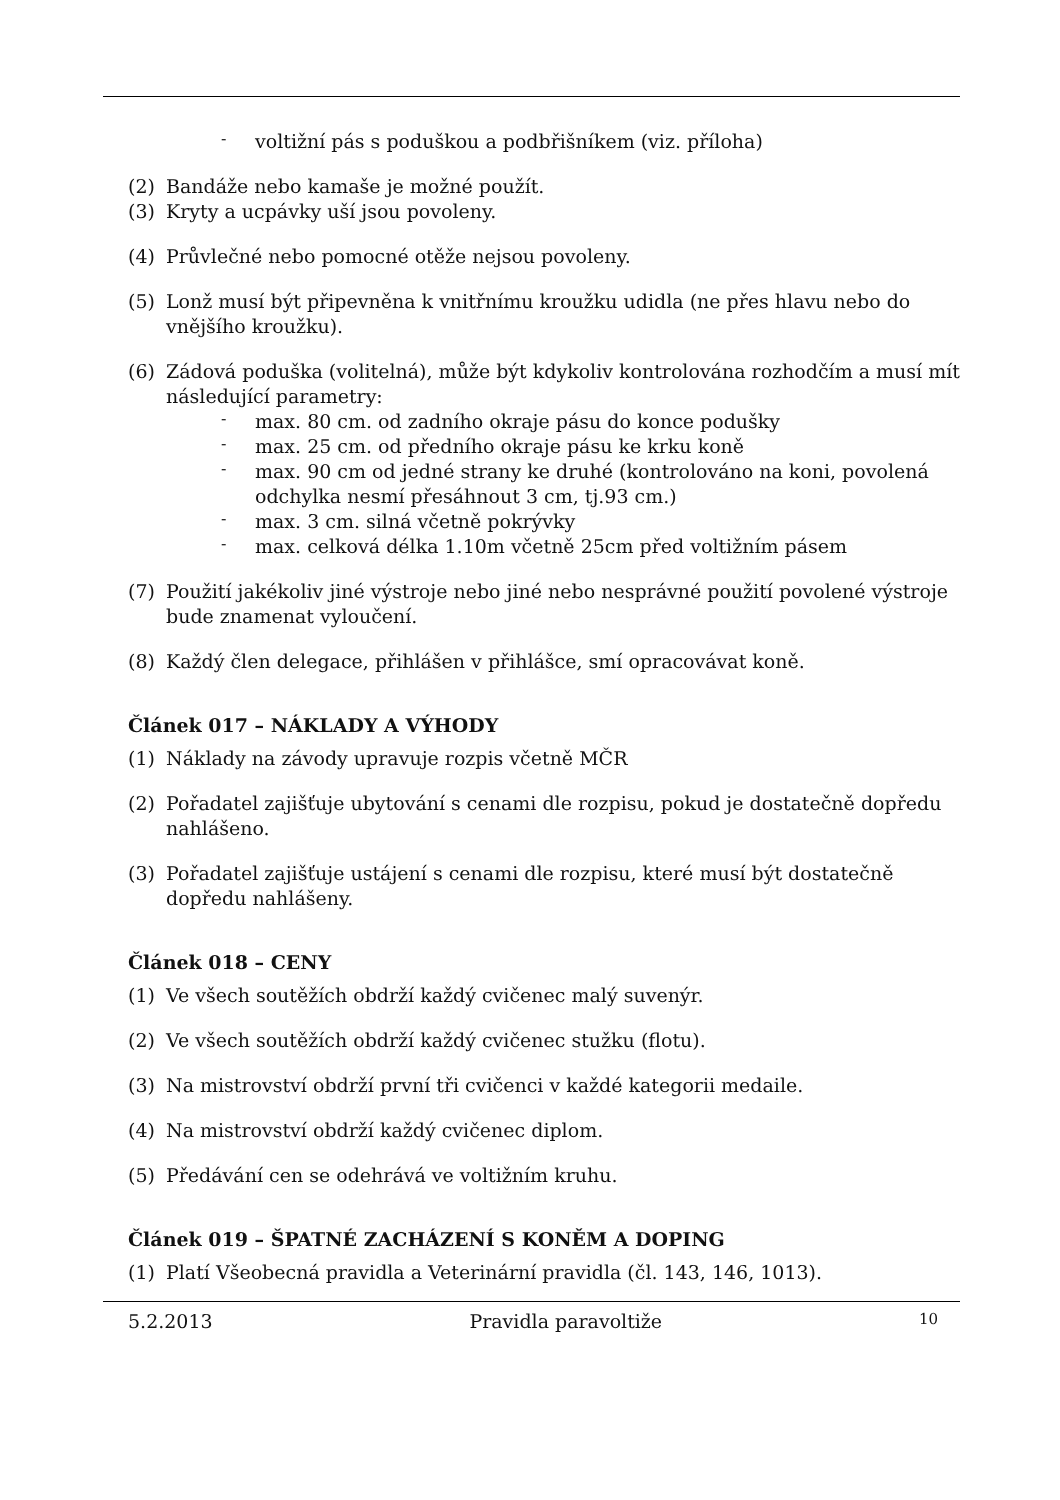-
voltižní pás s poduškou a podbřišníkem (viz. příloha)
(2) Bandáže nebo kamaše je možné použít.
(3) Kryty a ucpávky uší jsou povoleny.
(4) Průvlečné nebo pomocné otěže nejsou povoleny.
(5) Lonž musí být připevněna k vnitřnímu kroužku udidla (ne přes hlavu nebo do vnějšího kroužku).
(6) Zádová poduška (volitelná), může být kdykoliv kontrolována rozhodčím a musí mít následující parametry:
-
max. 80 cm. od zadního okraje pásu do konce podušky
-
max. 25 cm. od předního okraje pásu ke krku koně
-
max. 90 cm od jedné strany ke druhé (kontrolováno na koni, povolená odchylka nesmí přesáhnout 3 cm, tj.93 cm.)
-
max. 3 cm. silná včetně pokrývky
-
max. celková délka 1.10m včetně 25cm před voltižním pásem
(7) Použití jakékoliv jiné výstroje nebo jiné nebo nesprávné použití povolené výstroje bude znamenat vyloučení.
(8) Každý člen delegace, přihlášen v přihlášce, smí opracovávat koně.
Článek 017 – NÁKLADY A VÝHODY
(1) Náklady na závody upravuje rozpis včetně MČR
(2) Pořadatel zajišťuje ubytování s cenami dle rozpisu, pokud je dostatečně dopředu nahlášeno.
(3) Pořadatel zajišťuje ustájení s cenami dle rozpisu, které musí být dostatečně dopředu nahlášeny.
Článek 018 – CENY
(1) Ve všech soutěžích obdrží každý cvičenec malý suvenýr.
(2) Ve všech soutěžích obdrží každý cvičenec stužku (flotu).
(3) Na mistrovství obdrží první tři cvičenci v každé kategorii medaile.
(4) Na mistrovství obdrží každý cvičenec diplom.
(5) Předávání cen se odehrává ve voltižním kruhu.
Článek 019 – ŠPATNÉ ZACHÁZENÍ S KONĚM A DOPING
(1) Platí Všeobecná pravidla a Veterinární pravidla (čl. 143, 146, 1013).
5.2.2013 Pravidla paravoltiže 10